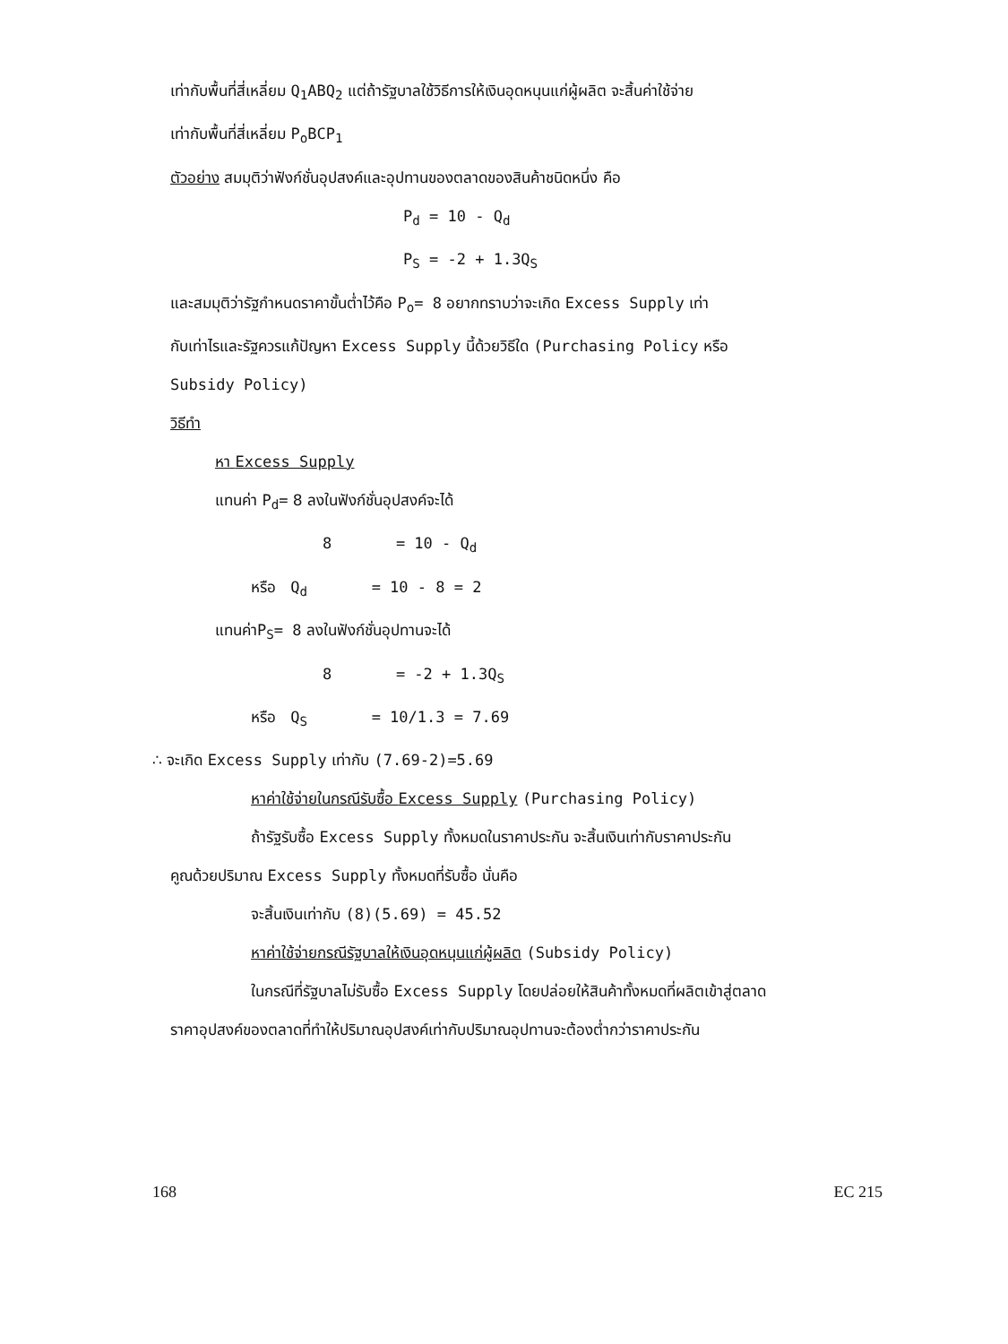เท่ากับพื้นที่สี่เหลี่ยม Q<sub>1</sub>ABQ<sub>2</sub> แต่ถ้ารัฐบาลใช้วิธีการให้เงินอุดหนุนแก่ผู้ผลิต จะสิ้นค่าใช้จ่าย
เท่ากับพื้นที่สี่เหลี่ยม P<sub>o</sub>BCP<sub>1</sub>
ตัวอย่าง สมมุติว่าฟังก์ชั่นอุปสงค์และอุปทานของตลาดของสินค้าชนิดหนึ่ง คือ
P<sub>d</sub> = 10 - Q<sub>d</sub>
P<sub>S</sub> = -2 + 1.3Q<sub>S</sub>
และสมมุติว่ารัฐกำหนดราคาขั้นต่ำไว้คือ P<sub>o</sub>= 8 อยากทราบว่าจะเกิด Excess Supply เท่า
กับเท่าไรและรัฐควรแก้ปัญหา Excess Supply นี้ด้วยวิธีใด (Purchasing Policy หรือ
Subsidy Policy)
วิธีทำ
หา Excess Supply
แทนค่า P<sub>d</sub>= 8 ลงในฟังก์ชั่นอุปสงค์จะได้
8 = 10 - Q<sub>d</sub>
หรือ Q<sub>d</sub> = 10 - 8 = 2
แทนค่าP<sub>S</sub>= 8 ลงในฟังก์ชั่นอุปทานจะได้
8 = -2 + 1.3Q<sub>S</sub>
หรือ Q<sub>S</sub> = 10/1.3 = 7.69
∴ จะเกิด Excess Supply เท่ากับ (7.69-2)=5.69
หาค่าใช้จ่ายในกรณีรับซื้อ Excess Supply (Purchasing Policy)
ถ้ารัฐรับซื้อ Excess Supply ทั้งหมดในราคาประกัน จะสิ้นเงินเท่ากับราคาประกัน
คูณด้วยปริมาณ Excess Supply ทั้งหมดที่รับซื้อ นั่นคือ
จะสิ้นเงินเท่ากับ (8)(5.69) = 45.52
หาค่าใช้จ่ายกรณีรัฐบาลให้เงินอุดหนุนแก่ผู้ผลิต (Subsidy Policy)
ในกรณีที่รัฐบาลไม่รับซื้อ Excess Supply โดยปล่อยให้สินค้าทั้งหมดที่ผลิตเข้าสู่ตลาด
ราคาอุปสงค์ของตลาดที่ทำให้ปริมาณอุปสงค์เท่ากับปริมาณอุปทานจะต้องต่ำกว่าราคาประกัน
168 EC 215